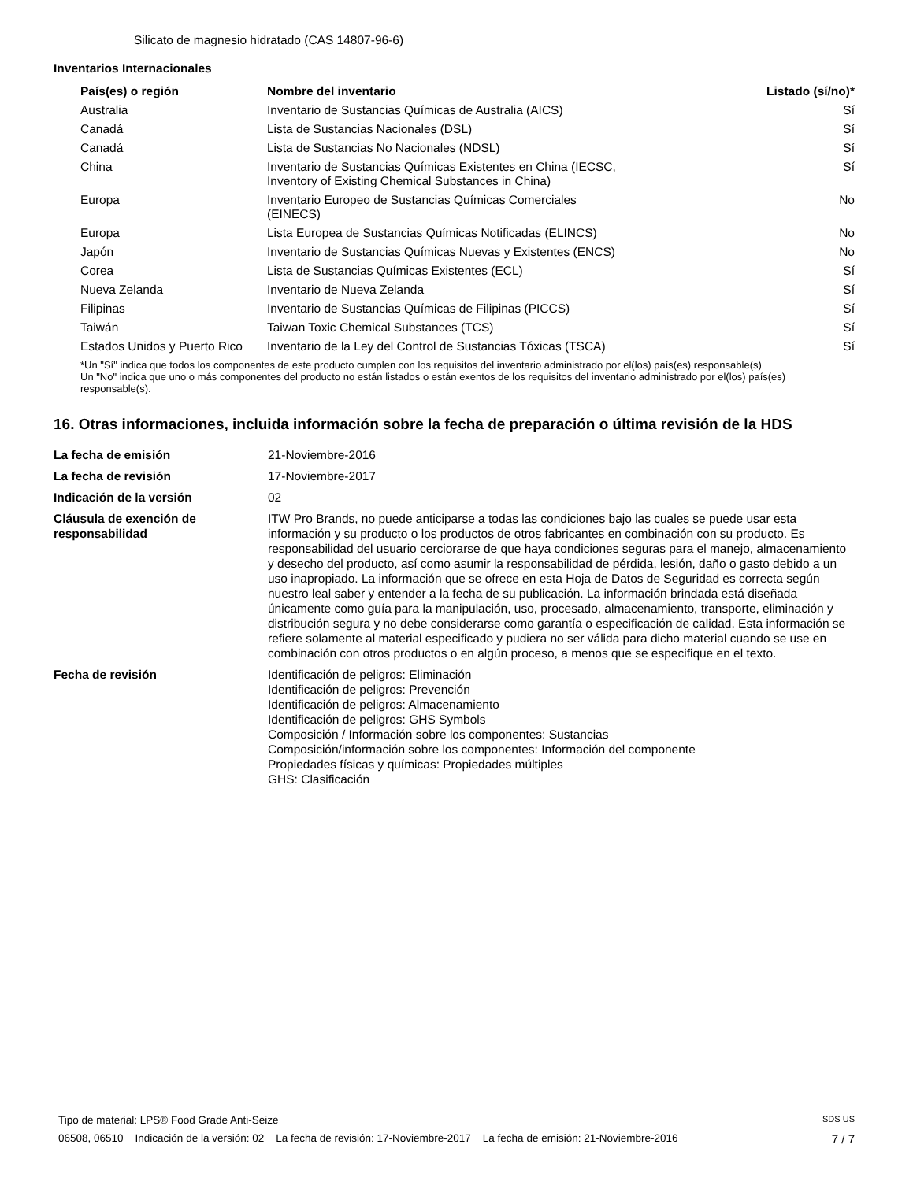Silicato de magnesio hidratado (CAS 14807-96-6)
Inventarios Internacionales
| País(es) o región | Nombre del inventario | Listado (sí/no)* |
| --- | --- | --- |
| Australia | Inventario de Sustancias Químicas de Australia (AICS) | Sí |
| Canadá | Lista de Sustancias Nacionales (DSL) | Sí |
| Canadá | Lista de Sustancias No Nacionales (NDSL) | Sí |
| China | Inventario de Sustancias Químicas Existentes en China (IECSC, Inventory of Existing Chemical Substances in China) | Sí |
| Europa | Inventario Europeo de Sustancias Químicas Comerciales (EINECS) | No |
| Europa | Lista Europea de Sustancias Químicas Notificadas (ELINCS) | No |
| Japón | Inventario de Sustancias Químicas Nuevas y Existentes (ENCS) | No |
| Corea | Lista de Sustancias Químicas Existentes (ECL) | Sí |
| Nueva Zelanda | Inventario de Nueva Zelanda | Sí |
| Filipinas | Inventario de Sustancias Químicas de Filipinas (PICCS) | Sí |
| Taiwán | Taiwan Toxic Chemical Substances (TCS) | Sí |
| Estados Unidos y Puerto Rico | Inventario de la Ley del Control de Sustancias Tóxicas (TSCA) | Sí |
*Un "Sí" indica que todos los componentes de este producto cumplen con los requisitos del inventario administrado por el(los) país(es) responsable(s)
Un "No" indica que uno o más componentes del producto no están listados o están exentos de los requisitos del inventario administrado por el(los) país(es) responsable(s).
16. Otras informaciones, incluida información sobre la fecha de preparación o última revisión de la HDS
| La fecha de emisión | 21-Noviembre-2016 |
| La fecha de revisión | 17-Noviembre-2017 |
| Indicación de la versión | 02 |
| Cláusula de exención de responsabilidad | ITW Pro Brands, no puede anticiparse a todas las condiciones bajo las cuales se puede usar esta información y su producto o los productos de otros fabricantes en combinación con su producto. Es responsabilidad del usuario cerciorarse de que haya condiciones seguras para el manejo, almacenamiento y desecho del producto, así como asumir la responsabilidad de pérdida, lesión, daño o gasto debido a un uso inapropiado. La información que se ofrece en esta Hoja de Datos de Seguridad es correcta según nuestro leal saber y entender a la fecha de su publicación. La información brindada está diseñada únicamente como guía para la manipulación, uso, procesado, almacenamiento, transporte, eliminación y distribución segura y no debe considerarse como garantía o especificación de calidad. Esta información se refiere solamente al material especificado y pudiera no ser válida para dicho material cuando se use en combinación con otros productos o en algún proceso, a menos que se especifique en el texto. |
| Fecha de revisión | Identificación de peligros: Eliminación Identificación de peligros: Prevención Identificación de peligros: Almacenamiento Identificación de peligros: GHS Symbols Composición / Información sobre los componentes: Sustancias Composición/información sobre los componentes: Información del componente Propiedades físicas y químicas: Propiedades múltiples GHS: Clasificación |
Tipo de material: LPS® Food Grade Anti-Seize SDS US
06508, 06510 Indicación de la versión: 02 La fecha de revisión: 17-Noviembre-2017 La fecha de emisión: 21-Noviembre-2016 7 / 7